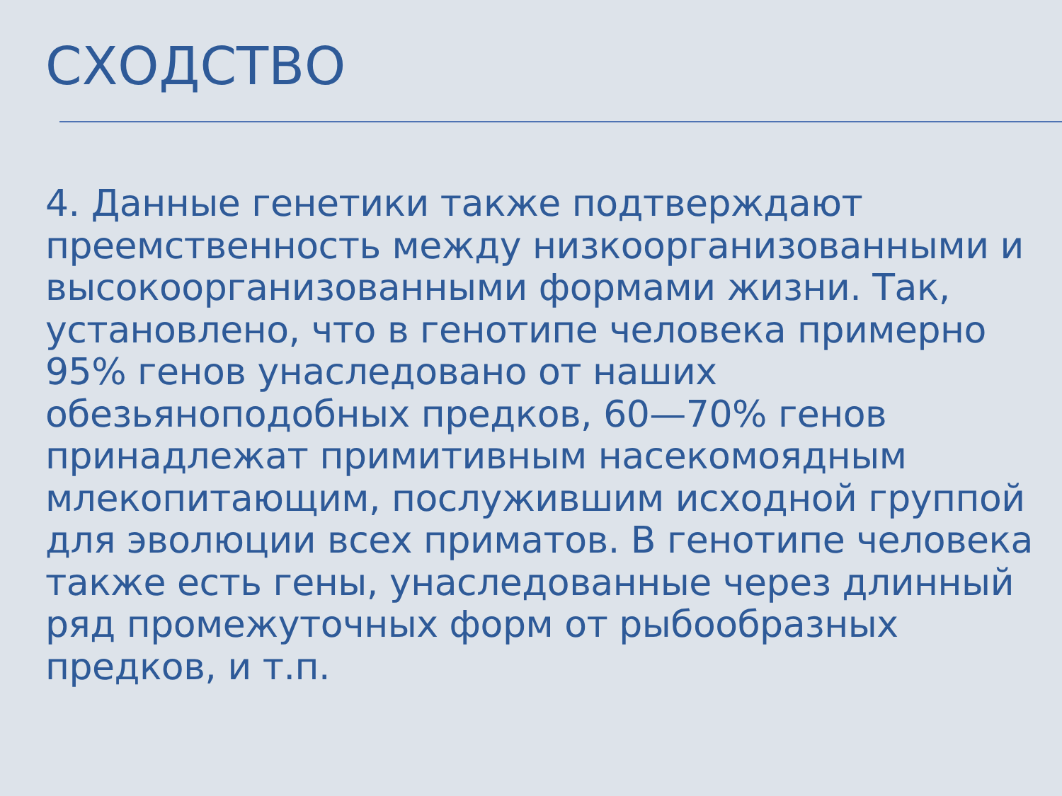СХОДСТВО
4. Данные генетики также подтверждают преемственность между низкоорганизованными и высокоорганизованными формами жизни. Так, установлено, что в генотипе человека примерно 95% генов унаследовано от наших обезьяноподобных предков, 60—70% генов принадлежат примитивным насекомоядным млекопитающим, послужившим исходной группой для эволюции всех приматов. В генотипе человека также есть гены, унаследованные через длинный ряд промежуточных форм от рыбообразных предков, и т.п.